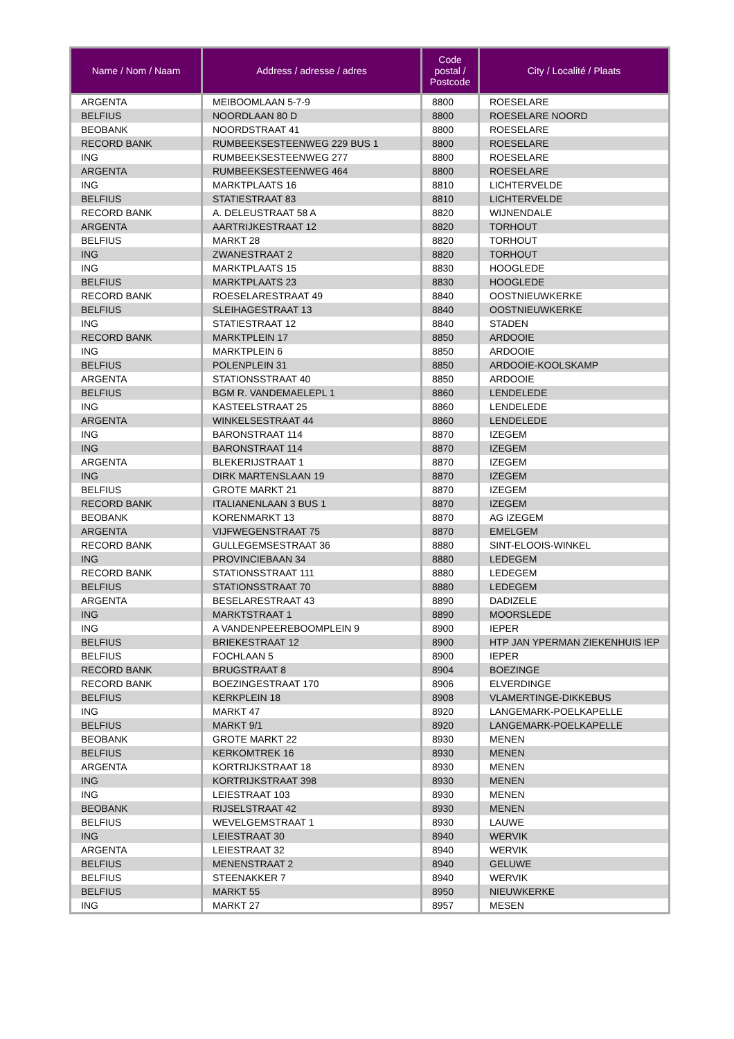| Name / Nom / Naam | Address / adresse / adres | Code postal / Postcode | City / Localité / Plaats |
| --- | --- | --- | --- |
| ARGENTA | MEIBOOMLAAN 5-7-9 | 8800 | ROESELARE |
| BELFIUS | NOORDLAAN 80 D | 8800 | ROESELARE NOORD |
| BEOBANK | NOORDSTRAAT 41 | 8800 | ROESELARE |
| RECORD BANK | RUMBEEKSESTEENWEG 229 BUS 1 | 8800 | ROESELARE |
| ING | RUMBEEKSESTEENWEG 277 | 8800 | ROESELARE |
| ARGENTA | RUMBEEKSESTEENWEG 464 | 8800 | ROESELARE |
| ING | MARKTPLAATS 16 | 8810 | LICHTERVELDE |
| BELFIUS | STATIESTRAAT 83 | 8810 | LICHTERVELDE |
| RECORD BANK | A. DELEUSTRAAT 58 A | 8820 | WIJNENDALE |
| ARGENTA | AARTRIJKESTRAAT 12 | 8820 | TORHOUT |
| BELFIUS | MARKT 28 | 8820 | TORHOUT |
| ING | ZWANESTRAAT 2 | 8820 | TORHOUT |
| ING | MARKTPLAATS 15 | 8830 | HOOGLEDE |
| BELFIUS | MARKTPLAATS 23 | 8830 | HOOGLEDE |
| RECORD BANK | ROESELARESTRAAT 49 | 8840 | OOSTNIEUWKERKE |
| BELFIUS | SLEIHAGESTRAAT 13 | 8840 | OOSTNIEUWKERKE |
| ING | STATIESTRAAT 12 | 8840 | STADEN |
| RECORD BANK | MARKTPLEIN 17 | 8850 | ARDOOIE |
| ING | MARKTPLEIN 6 | 8850 | ARDOOIE |
| BELFIUS | POLENPLEIN 31 | 8850 | ARDOOIE-KOOLSKAMP |
| ARGENTA | STATIONSSTRAAT 40 | 8850 | ARDOOIE |
| BELFIUS | BGM R. VANDEMAELEPL 1 | 8860 | LENDELEDE |
| ING | KASTEELSTRAAT 25 | 8860 | LENDELEDE |
| ARGENTA | WINKELSESTRAAT 44 | 8860 | LENDELEDE |
| ING | BARONSTRAAT 114 | 8870 | IZEGEM |
| ING | BARONSTRAAT 114 | 8870 | IZEGEM |
| ARGENTA | BLEKERIJSTRAAT 1 | 8870 | IZEGEM |
| ING | DIRK MARTENSLAAN 19 | 8870 | IZEGEM |
| BELFIUS | GROTE MARKT 21 | 8870 | IZEGEM |
| RECORD BANK | ITALIANENLAAN 3 BUS 1 | 8870 | IZEGEM |
| BEOBANK | KORENMARKT 13 | 8870 | AG IZEGEM |
| ARGENTA | VIJFWEGENSTRAAT 75 | 8870 | EMELGEM |
| RECORD BANK | GULLEGEMSESTRAAT 36 | 8880 | SINT-ELOOIS-WINKEL |
| ING | PROVINCIEBAAN 34 | 8880 | LEDEGEM |
| RECORD BANK | STATIONSSTRAAT 111 | 8880 | LEDEGEM |
| BELFIUS | STATIONSSTRAAT 70 | 8880 | LEDEGEM |
| ARGENTA | BESELARESTRAAT 43 | 8890 | DADIZELE |
| ING | MARKTSTRAAT 1 | 8890 | MOORSLEDE |
| ING | A VANDENPEEREBOOMPLEIN 9 | 8900 | IEPER |
| BELFIUS | BRIEKESTRAAT 12 | 8900 | HTP JAN YPERMAN ZIEKENHUIS IEP |
| BELFIUS | FOCHLAAN 5 | 8900 | IEPER |
| RECORD BANK | BRUGSTRAAT 8 | 8904 | BOEZINGE |
| RECORD BANK | BOEZINGESTRAAT 170 | 8906 | ELVERDINGE |
| BELFIUS | KERKPLEIN 18 | 8908 | VLAMERTINGE-DIKKEBUS |
| ING | MARKT 47 | 8920 | LANGEMARK-POELKAPELLE |
| BELFIUS | MARKT 9/1 | 8920 | LANGEMARK-POELKAPELLE |
| BEOBANK | GROTE MARKT 22 | 8930 | MENEN |
| BELFIUS | KERKOMTREK 16 | 8930 | MENEN |
| ARGENTA | KORTRIJKSTRAAT 18 | 8930 | MENEN |
| ING | KORTRIJKSTRAAT 398 | 8930 | MENEN |
| ING | LEIESTRAAT 103 | 8930 | MENEN |
| BEOBANK | RIJSELSTRAAT 42 | 8930 | MENEN |
| BELFIUS | WEVELGEMSTRAAT 1 | 8930 | LAUWE |
| ING | LEIESTRAAT 30 | 8940 | WERVIK |
| ARGENTA | LEIESTRAAT 32 | 8940 | WERVIK |
| BELFIUS | MENENSTRAAT 2 | 8940 | GELUWE |
| BELFIUS | STEENAKKER 7 | 8940 | WERVIK |
| BELFIUS | MARKT 55 | 8950 | NIEUWKERKE |
| ING | MARKT 27 | 8957 | MESEN |